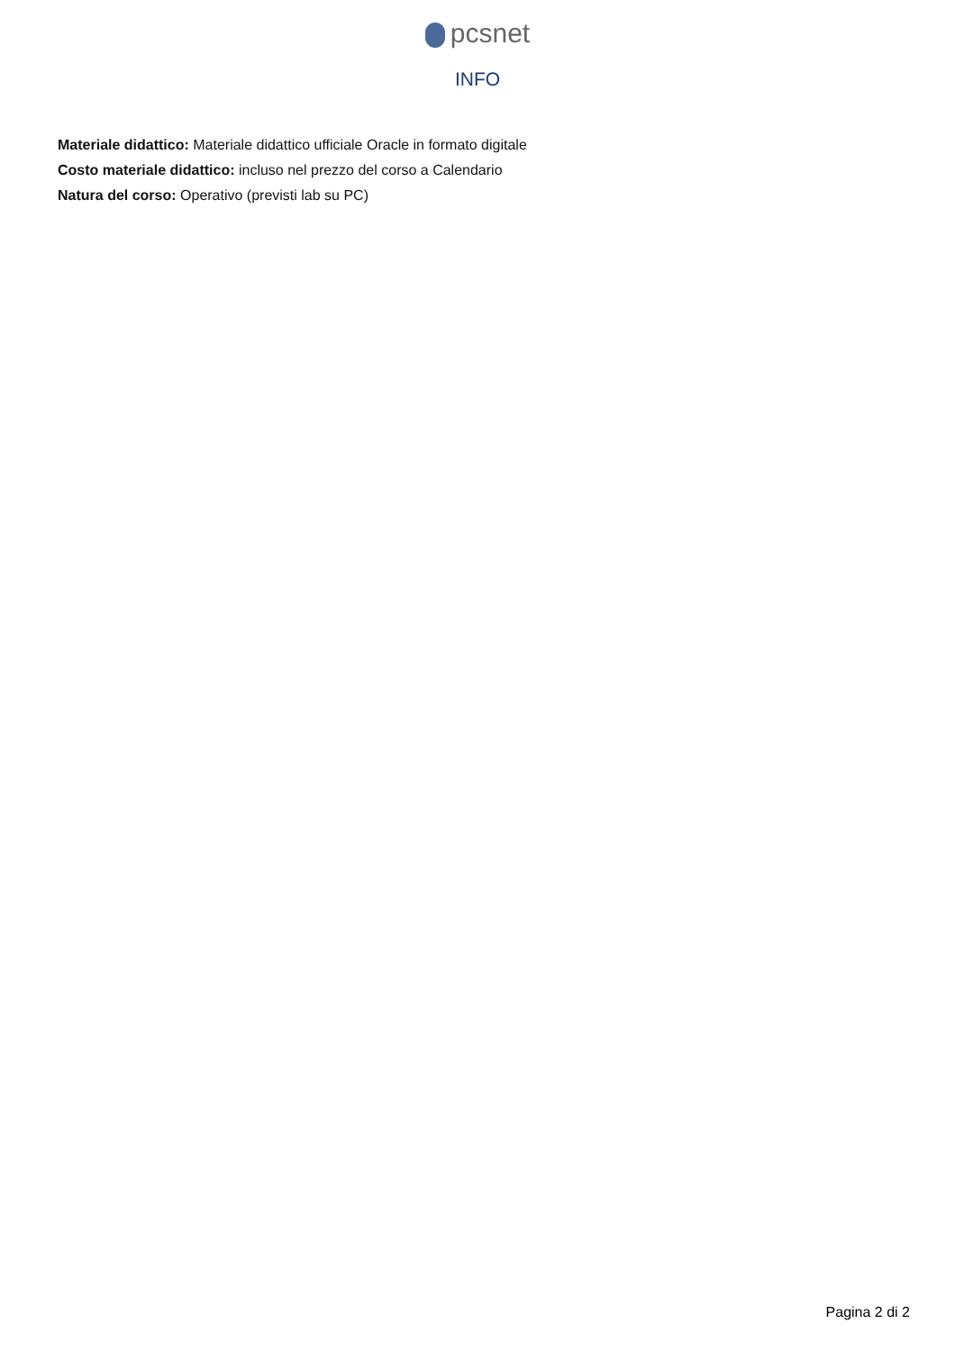pcsnet
INFO
Materiale didattico: Materiale didattico ufficiale Oracle in formato digitale
Costo materiale didattico: incluso nel prezzo del corso a Calendario
Natura del corso: Operativo (previsti lab su PC)
Pagina 2 di 2